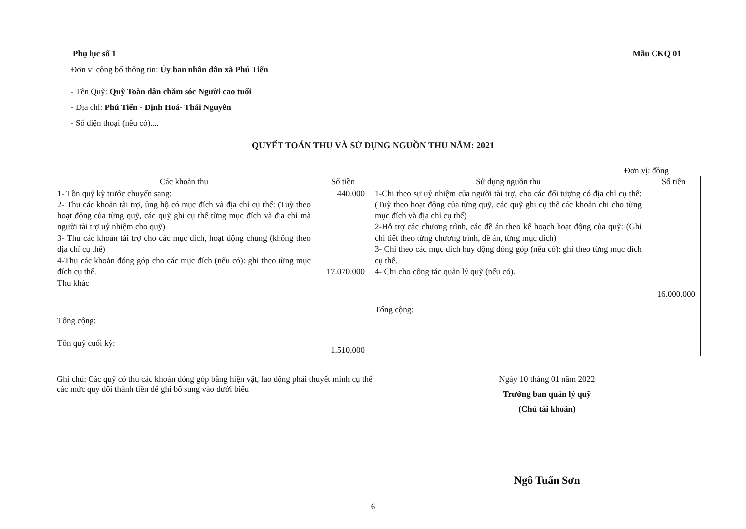Phụ lục số 1 Mẫu CKQ 01
Đơn vị công bố thông tin: Ủy ban nhân dân xã Phú Tiến
- Tên Quỹ: Quỹ Toàn dân chăm sóc Người cao tuổi
- Địa chỉ: Phú Tiến - Định Hoá- Thái Nguyên
- Số điện thoại (nếu có)....
QUYẾT TOÁN THU VÀ SỬ DỤNG NGUỒN THU NĂM: 2021
Đơn vị: đồng
| Các khoản thu | Số tiền | Sử dụng nguồn thu | Số tiền |
| --- | --- | --- | --- |
| 1- Tồn quỹ kỳ trước chuyển sang: 2- Thu các khoản tài trợ, ủng hộ có mục đích và địa chỉ cụ thể: (Tuỳ theo hoạt động của từng quỹ, các quỹ ghi cụ thể từng mục đích và địa chỉ mà người tài trợ uỷ nhiệm cho quỹ) 3- Thu các khoản tài trợ cho các mục đích, hoạt động chung (không theo địa chỉ cụ thể) 4-Thu các khoản đóng góp cho các mục đích (nếu có): ghi theo từng mục đích cụ thể. Thu khác Tổng cộng: Tồn quỹ cuối kỳ: | 440.000 17.070.000 1.510.000 | 1-Chi theo sự uỷ nhiệm của người tài trợ, cho các đối tượng có địa chỉ cụ thể: (Tuỳ theo hoạt động của từng quỹ, các quỹ ghi cụ thể các khoản chi cho từng mục đích và địa chỉ cụ thể) 2-Hỗ trợ các chương trình, các đề án theo kế hoạch hoạt động của quỹ: (Ghi chi tiết theo từng chương trình, đề án, từng mục đích) 3- Chi theo các mục đích huy động đóng góp (nếu có): ghi theo từng mục đích cụ thể. 4- Chi cho công tác quản lý quỹ (nếu có). Tổng cộng: | 16.000.000 |
Ghi chú: Các quỹ có thu các khoản đóng góp bằng hiện vật, lao động phải thuyết minh cụ thể các mức quy đổi thành tiền để ghi bổ sung vào dưới biểu
Ngày 10 tháng 01 năm 2022
Trưởng ban quản lý quỹ
(Chủ tài khoản)
Ngô Tuấn Sơn
6